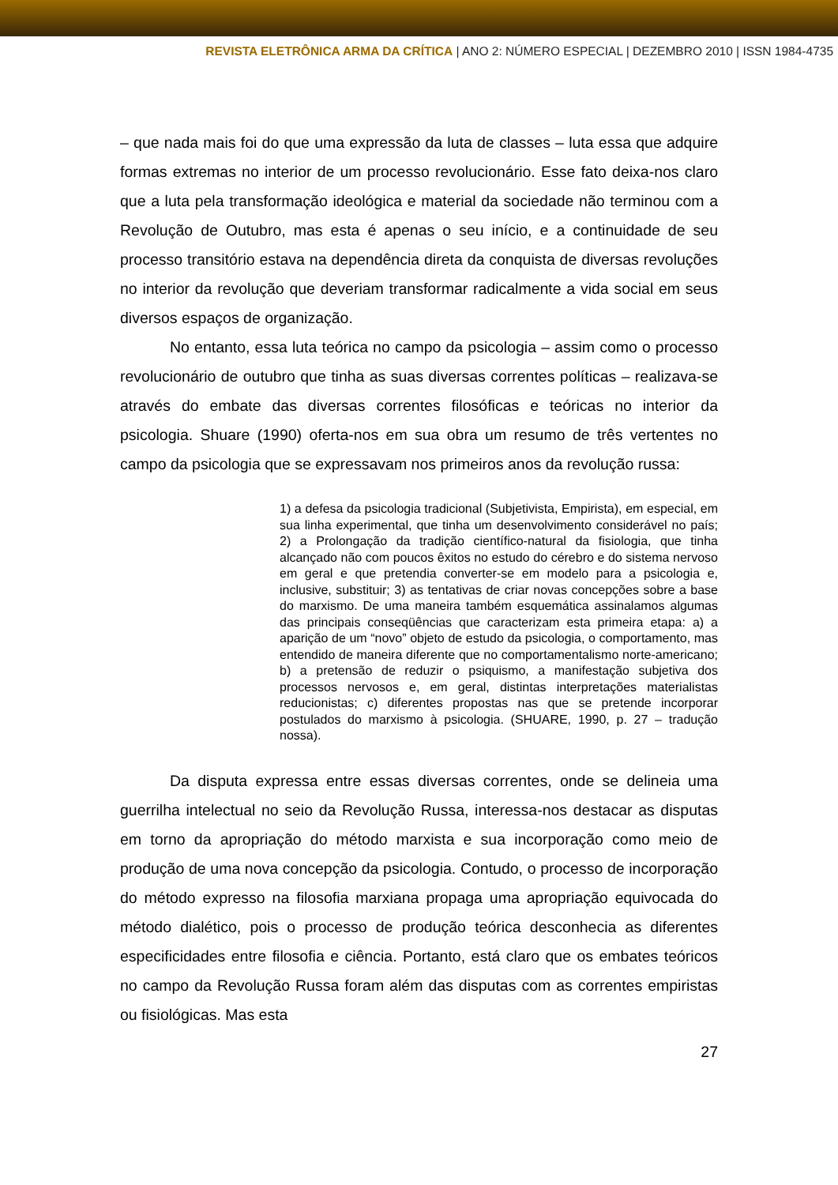REVISTA ELETRÔNICA ARMA DA CRÍTICA | ANO 2: NÚMERO ESPECIAL | DEZEMBRO 2010 | ISSN 1984-4735
– que nada mais foi do que uma expressão da luta de classes – luta essa que adquire formas extremas no interior de um processo revolucionário. Esse fato deixa-nos claro que a luta pela transformação ideológica e material da sociedade não terminou com a Revolução de Outubro, mas esta é apenas o seu início, e a continuidade de seu processo transitório estava na dependência direta da conquista de diversas revoluções no interior da revolução que deveriam transformar radicalmente a vida social em seus diversos espaços de organização.
No entanto, essa luta teórica no campo da psicologia – assim como o processo revolucionário de outubro que tinha as suas diversas correntes políticas – realizava-se através do embate das diversas correntes filosóficas e teóricas no interior da psicologia. Shuare (1990) oferta-nos em sua obra um resumo de três vertentes no campo da psicologia que se expressavam nos primeiros anos da revolução russa:
1) a defesa da psicologia tradicional (Subjetivista, Empirista), em especial, em sua linha experimental, que tinha um desenvolvimento considerável no país; 2) a Prolongação da tradição científico-natural da fisiologia, que tinha alcançado não com poucos êxitos no estudo do cérebro e do sistema nervoso em geral e que pretendia converter-se em modelo para a psicologia e, inclusive, substituir; 3) as tentativas de criar novas concepções sobre a base do marxismo. De uma maneira também esquemática assinalamos algumas das principais conseqüências que caracterizam esta primeira etapa: a) a aparição de um “novo” objeto de estudo da psicologia, o comportamento, mas entendido de maneira diferente que no comportamentalismo norte-americano; b) a pretensão de reduzir o psiquismo, a manifestação subjetiva dos processos nervosos e, em geral, distintas interpretações materialistas reducionistas; c) diferentes propostas nas que se pretende incorporar postulados do marxismo à psicologia. (SHUARE, 1990, p. 27 – tradução nossa).
Da disputa expressa entre essas diversas correntes, onde se delineia uma guerrilha intelectual no seio da Revolução Russa, interessa-nos destacar as disputas em torno da apropriação do método marxista e sua incorporação como meio de produção de uma nova concepção da psicologia. Contudo, o processo de incorporação do método expresso na filosofia marxiana propaga uma apropriação equivocada do método dialético, pois o processo de produção teórica desconhecia as diferentes especificidades entre filosofia e ciência. Portanto, está claro que os embates teóricos no campo da Revolução Russa foram além das disputas com as correntes empiristas ou fisiológicas. Mas esta
27